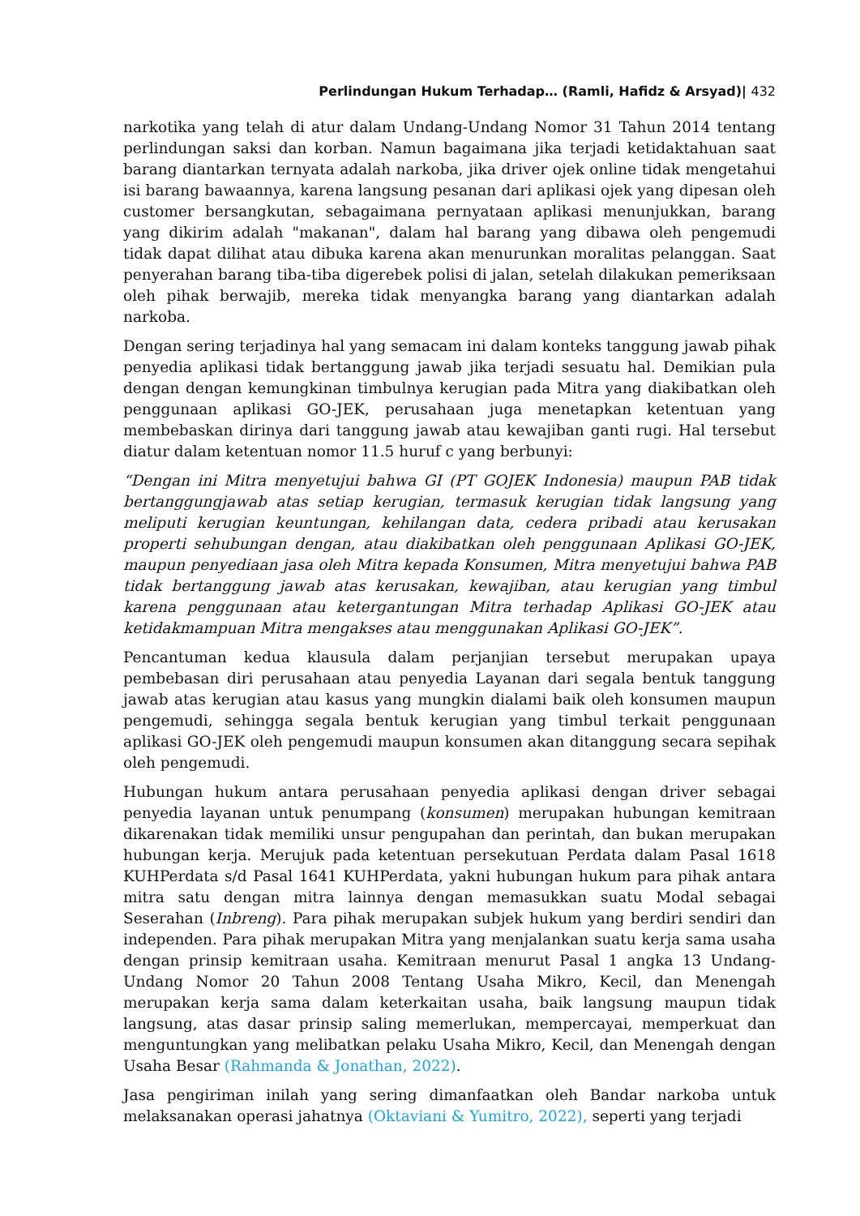Perlindungan Hukum Terhadap… (Ramli, Hafidz & Arsyad)| 432
narkotika yang telah di atur dalam Undang-Undang Nomor 31 Tahun 2014 tentang perlindungan saksi dan korban. Namun bagaimana jika terjadi ketidaktahuan saat barang diantarkan ternyata adalah narkoba, jika driver ojek online tidak mengetahui isi barang bawaannya, karena langsung pesanan dari aplikasi ojek yang dipesan oleh customer bersangkutan, sebagaimana pernyataan aplikasi menunjukkan, barang yang dikirim adalah "makanan", dalam hal barang yang dibawa oleh pengemudi tidak dapat dilihat atau dibuka karena akan menurunkan moralitas pelanggan. Saat penyerahan barang tiba-tiba digerebek polisi di jalan, setelah dilakukan pemeriksaan oleh pihak berwajib, mereka tidak menyangka barang yang diantarkan adalah narkoba.
Dengan sering terjadinya hal yang semacam ini dalam konteks tanggung jawab pihak penyedia aplikasi tidak bertanggung jawab jika terjadi sesuatu hal. Demikian pula dengan dengan kemungkinan timbulnya kerugian pada Mitra yang diakibatkan oleh penggunaan aplikasi GO-JEK, perusahaan juga menetapkan ketentuan yang membebaskan dirinya dari tanggung jawab atau kewajiban ganti rugi. Hal tersebut diatur dalam ketentuan nomor 11.5 huruf c yang berbunyi:
“Dengan ini Mitra menyetujui bahwa GI (PT GOJEK Indonesia) maupun PAB tidak bertanggungjawab atas setiap kerugian, termasuk kerugian tidak langsung yang meliputi kerugian keuntungan, kehilangan data, cedera pribadi atau kerusakan properti sehubungan dengan, atau diakibatkan oleh penggunaan Aplikasi GO-JEK, maupun penyediaan jasa oleh Mitra kepada Konsumen, Mitra menyetujui bahwa PAB tidak bertanggung jawab atas kerusakan, kewajiban, atau kerugian yang timbul karena penggunaan atau ketergantungan Mitra terhadap Aplikasi GO-JEK atau ketidakmampuan Mitra mengakses atau menggunakan Aplikasi GO-JEK”.
Pencantuman kedua klausula dalam perjanjian tersebut merupakan upaya pembebasan diri perusahaan atau penyedia Layanan dari segala bentuk tanggung jawab atas kerugian atau kasus yang mungkin dialami baik oleh konsumen maupun pengemudi, sehingga segala bentuk kerugian yang timbul terkait penggunaan aplikasi GO-JEK oleh pengemudi maupun konsumen akan ditanggung secara sepihak oleh pengemudi.
Hubungan hukum antara perusahaan penyedia aplikasi dengan driver sebagai penyedia layanan untuk penumpang (konsumen) merupakan hubungan kemitraan dikarenakan tidak memiliki unsur pengupahan dan perintah, dan bukan merupakan hubungan kerja. Merujuk pada ketentuan persekutuan Perdata dalam Pasal 1618 KUHPerdata s/d Pasal 1641 KUHPerdata, yakni hubungan hukum para pihak antara mitra satu dengan mitra lainnya dengan memasukkan suatu Modal sebagai Seserahan (Inbreng). Para pihak merupakan subjek hukum yang berdiri sendiri dan independen. Para pihak merupakan Mitra yang menjalankan suatu kerja sama usaha dengan prinsip kemitraan usaha. Kemitraan menurut Pasal 1 angka 13 Undang-Undang Nomor 20 Tahun 2008 Tentang Usaha Mikro, Kecil, dan Menengah merupakan kerja sama dalam keterkaitan usaha, baik langsung maupun tidak langsung, atas dasar prinsip saling memerlukan, mempercayai, memperkuat dan menguntungkan yang melibatkan pelaku Usaha Mikro, Kecil, dan Menengah dengan Usaha Besar (Rahmanda & Jonathan, 2022).
Jasa pengiriman inilah yang sering dimanfaatkan oleh Bandar narkoba untuk melaksanakan operasi jahatnya (Oktaviani & Yumitro, 2022), seperti yang terjadi